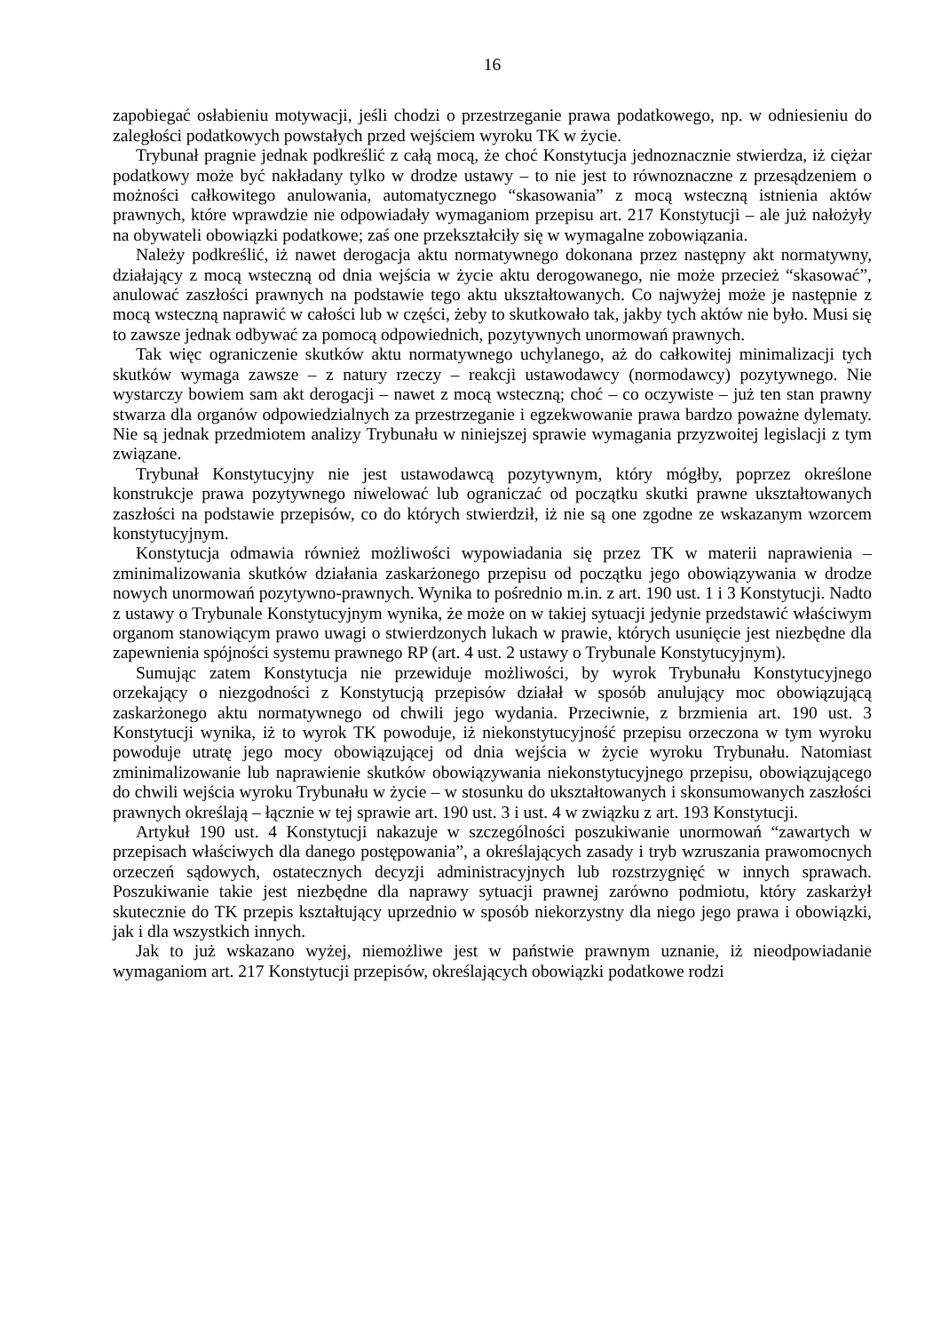16
zapobiegać osłabieniu motywacji, jeśli chodzi o przestrzeganie prawa podatkowego, np. w odniesieniu do zaległości podatkowych powstałych przed wejściem wyroku TK w życie.
Trybunał pragnie jednak podkreślić z całą mocą, że choć Konstytucja jednoznacznie stwierdza, iż ciężar podatkowy może być nakładany tylko w drodze ustawy – to nie jest to równoznaczne z przesądzeniem o możności całkowitego anulowania, automatycznego “skasowania” z mocą wsteczną istnienia aktów prawnych, które wprawdzie nie odpowiadały wymaganiom przepisu art. 217 Konstytucji – ale już nałożyły na obywateli obowiązki podatkowe; zaś one przekształciły się w wymagalne zobowiązania.
Należy podkreślić, iż nawet derogacja aktu normatywnego dokonana przez następny akt normatywny, działający z mocą wsteczną od dnia wejścia w życie aktu derogowanego, nie może przecież “skasować”, anulować zaszłości prawnych na podstawie tego aktu ukształtowanych. Co najwyżej może je następnie z mocą wsteczną naprawić w całości lub w części, żeby to skutkowało tak, jakby tych aktów nie było. Musi się to zawsze jednak odbywać za pomocą odpowiednich, pozytywnych unormowań prawnych.
Tak więc ograniczenie skutków aktu normatywnego uchylanego, aż do całkowitej minimalizacji tych skutków wymaga zawsze – z natury rzeczy – reakcji ustawodawcy (normodawcy) pozytywnego. Nie wystarczy bowiem sam akt derogacji – nawet z mocą wsteczną; choć – co oczywiste – już ten stan prawny stwarza dla organów odpowiedzialnych za przestrzeganie i egzekwowanie prawa bardzo poważne dylematy. Nie są jednak przedmiotem analizy Trybunału w niniejszej sprawie wymagania przyzwoitej legislacji z tym związane.
Trybunał Konstytucyjny nie jest ustawodawcą pozytywnym, który mógłby, poprzez określone konstrukcje prawa pozytywnego niwelować lub ograniczać od początku skutki prawne ukształtowanych zaszłości na podstawie przepisów, co do których stwierdził, iż nie są one zgodne ze wskazanym wzorcem konstytucyjnym.
Konstytucja odmawia również możliwości wypowiadania się przez TK w materii naprawienia – zminimalizowania skutków działania zaskarżonego przepisu od początku jego obowiązywania w drodze nowych unormowań pozytywno-prawnych. Wynika to pośrednio m.in. z art. 190 ust. 1 i 3 Konstytucji. Nadto z ustawy o Trybunale Konstytucyjnym wynika, że może on w takiej sytuacji jedynie przedstawić właściwym organom stanowiącym prawo uwagi o stwierdzonych lukach w prawie, których usunięcie jest niezbędne dla zapewnienia spójności systemu prawnego RP (art. 4 ust. 2 ustawy o Trybunale Konstytucyjnym).
Sumując zatem Konstytucja nie przewiduje możliwości, by wyrok Trybunału Konstytucyjnego orzekający o niezgodności z Konstytucją przepisów działał w sposób anulujący moc obowiązującą zaskarżonego aktu normatywnego od chwili jego wydania. Przeciwnie, z brzmienia art. 190 ust. 3 Konstytucji wynika, iż to wyrok TK powoduje, iż niekonstytucyjność przepisu orzeczona w tym wyroku powoduje utratę jego mocy obowiązującej od dnia wejścia w życie wyroku Trybunału. Natomiast zminimalizowanie lub naprawienie skutków obowiązywania niekonstytucyjnego przepisu, obowiązującego do chwili wejścia wyroku Trybunału w życie – w stosunku do ukształtowanych i skonsumowanych zaszłości prawnych określają – łącznie w tej sprawie art. 190 ust. 3 i ust. 4 w związku z art. 193 Konstytucji.
Artykuł 190 ust. 4 Konstytucji nakazuje w szczególności poszukiwanie unormowań “zawartych w przepisach właściwych dla danego postępowania”, a określających zasady i tryb wzruszania prawomocnych orzeczeń sądowych, ostatecznych decyzji administracyjnych lub rozstrzygnięć w innych sprawach. Poszukiwanie takie jest niezbędne dla naprawy sytuacji prawnej zarówno podmiotu, który zaskarżył skutecznie do TK przepis kształtujący uprzednio w sposób niekorzystny dla niego jego prawa i obowiązki, jak i dla wszystkich innych.
Jak to już wskazano wyżej, niemożliwe jest w państwie prawnym uznanie, iż nieodpowiadanie wymaganiom art. 217 Konstytucji przepisów, określających obowiązki podatkowe rodzi